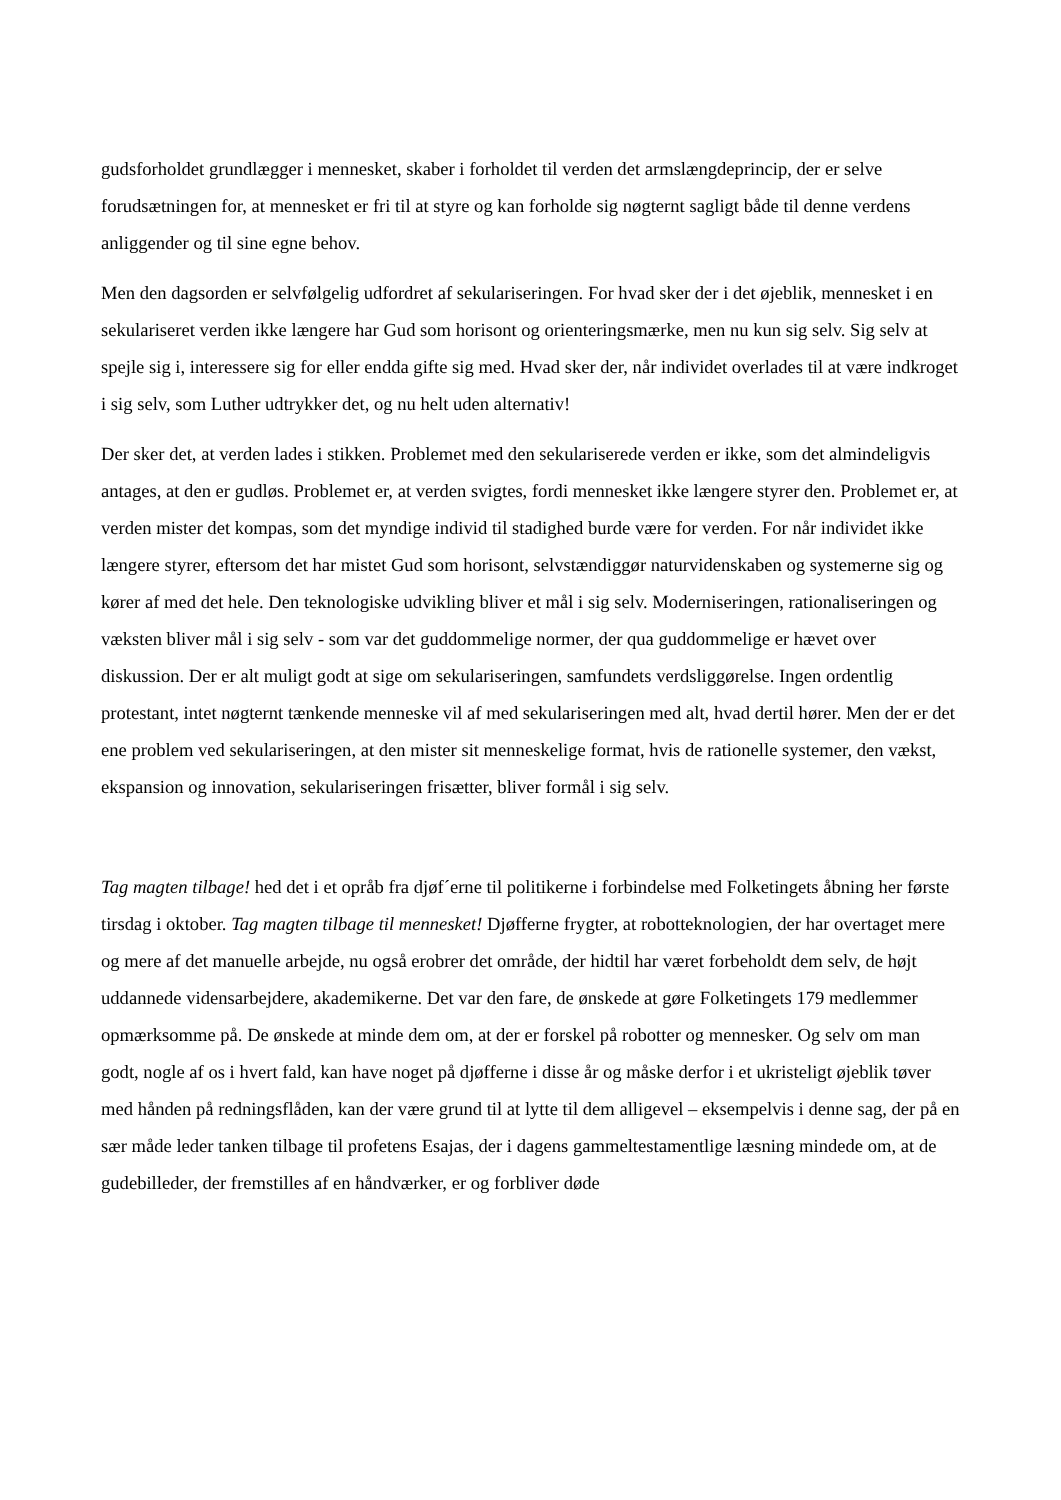gudsforholdet grundlægger i mennesket, skaber i forholdet til verden det armslængdeprincip, der er selve forudsætningen for, at mennesket er fri til at styre og kan forholde sig nøgternt sagligt både til denne verdens anliggender og til sine egne behov.
Men den dagsorden er selvfølgelig udfordret af sekulariseringen. For hvad sker der i det øjeblik, mennesket i en sekulariseret verden ikke længere har Gud som horisont og orienteringsmærke, men nu kun sig selv. Sig selv at spejle sig i, interessere sig for eller endda gifte sig med. Hvad sker der, når individet overlades til at være indkroget i sig selv, som Luther udtrykker det, og nu helt uden alternativ!
Der sker det, at verden lades i stikken. Problemet med den sekulariserede verden er ikke, som det almindeligvis antages, at den er gudløs. Problemet er, at verden svigtes, fordi mennesket ikke længere styrer den. Problemet er, at verden mister det kompas, som det myndige individ til stadighed burde være for verden. For når individet ikke længere styrer, eftersom det har mistet Gud som horisont, selvstændiggør naturvidenskaben og systemerne sig og kører af med det hele. Den teknologiske udvikling bliver et mål i sig selv. Moderniseringen, rationaliseringen og væksten bliver mål i sig selv - som var det guddommelige normer, der qua guddommelige er hævet over diskussion. Der er alt muligt godt at sige om sekulariseringen, samfundets verdsliggørelse. Ingen ordentlig protestant, intet nøgternt tænkende menneske vil af med sekulariseringen med alt, hvad dertil hører. Men der er det ene problem ved sekulariseringen, at den mister sit menneskelige format, hvis de rationelle systemer, den vækst, ekspansion og innovation, sekulariseringen frisætter, bliver formål i sig selv.
Tag magten tilbage! hed det i et opråb fra djøf´erne til politikerne i forbindelse med Folketingets åbning her første tirsdag i oktober. Tag magten tilbage til mennesket! Djøfferne frygter, at robotteknologien, der har overtaget mere og mere af det manuelle arbejde, nu også erobrer det område, der hidtil har været forbeholdt dem selv, de højt uddannede vidensarbejdere, akademikerne. Det var den fare, de ønskede at gøre Folketingets 179 medlemmer opmærksomme på. De ønskede at minde dem om, at der er forskel på robotter og mennesker. Og selv om man godt, nogle af os i hvert fald, kan have noget på djøfferne i disse år og måske derfor i et ukristeligt øjeblik tøver med hånden på redningsflåden, kan der være grund til at lytte til dem alligevel – eksempelvis i denne sag, der på en sær måde leder tanken tilbage til profetens Esajas, der i dagens gammeltestamentlige læsning mindede om, at de gudebilleder, der fremstilles af en håndværker, er og forbliver døde